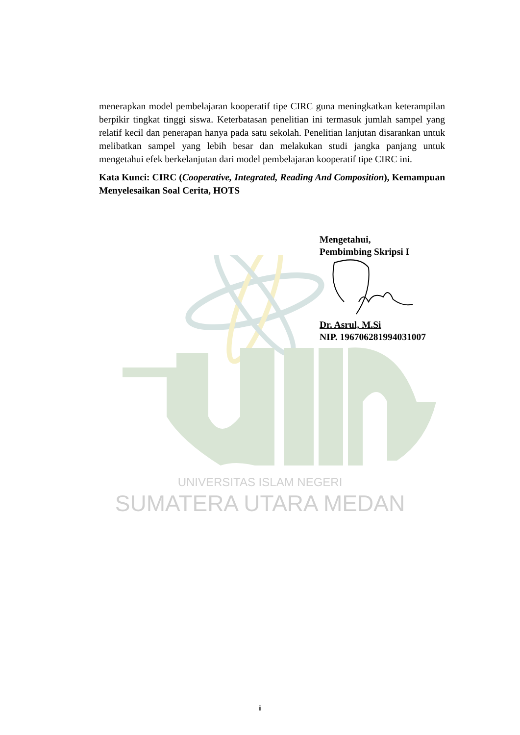UNIVERSITAS ISLAM NEGERI
SUMATERA UTARA MEDAN
menerapkan model pembelajaran kooperatif tipe CIRC guna meningkatkan keterampilan berpikir tingkat tinggi siswa. Keterbatasan penelitian ini termasuk jumlah sampel yang relatif kecil dan penerapan hanya pada satu sekolah. Penelitian lanjutan disarankan untuk melibatkan sampel yang lebih besar dan melakukan studi jangka panjang untuk mengetahui efek berkelanjutan dari model pembelajaran kooperatif tipe CIRC ini.
Kata Kunci: CIRC (Cooperative, Integrated, Reading And Composition), Kemampuan Menyelesaikan Soal Cerita, HOTS
Mengetahui,
Pembimbing Skripsi I
Dr. Asrul, M.Si
NIP. 196706281994031007
ii